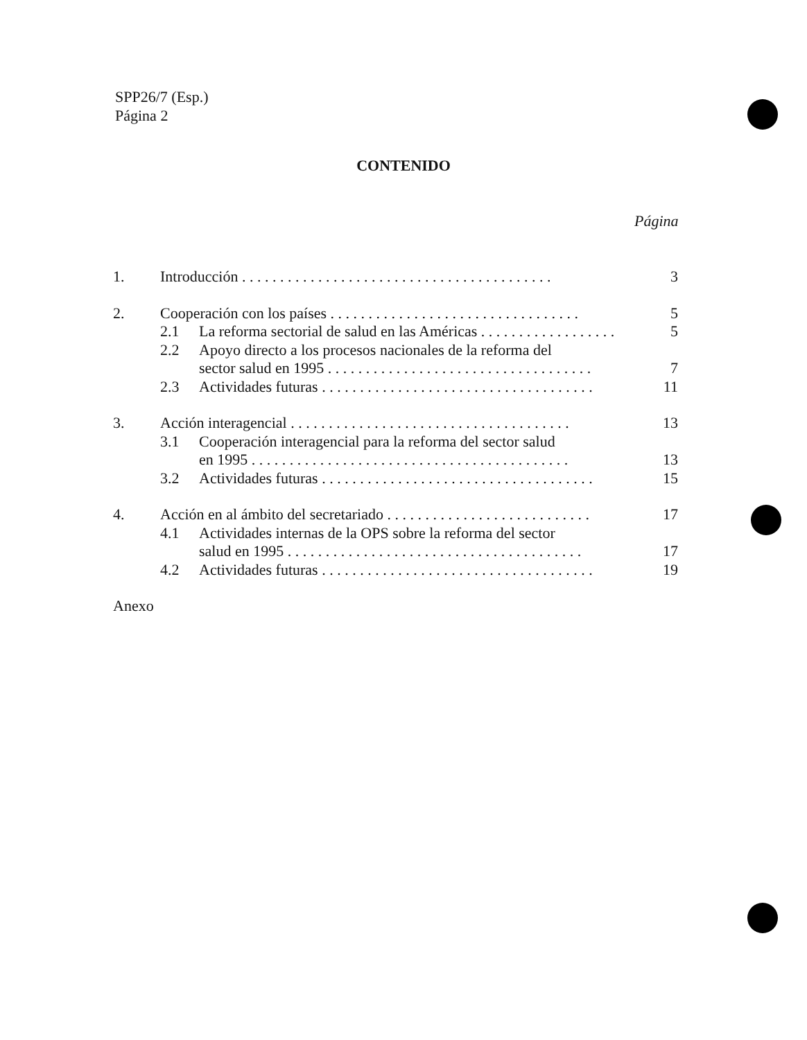SPP26/7 (Esp.)
Página 2
CONTENIDO
Página
1. Introducción . . . . . . . . . . . . . . . . . . . . . . . . . . . . . . . . . . . . . . . . . 3
2. Cooperación con los países . . . . . . . . . . . . . . . . . . . . . . . . . . . . . . . . . 5
2.1 La reforma sectorial de salud en las Américas . . . . . . . . . . . . . . . . . . 5
2.2 Apoyo directo a los procesos nacionales de la reforma del
sector salud en 1995 . . . . . . . . . . . . . . . . . . . . . . . . . . . . . . . . . . . 7
2.3 Actividades futuras . . . . . . . . . . . . . . . . . . . . . . . . . . . . . . . . . . . . 11
3. Acción interagencial . . . . . . . . . . . . . . . . . . . . . . . . . . . . . . . . . . . . . 13
3.1 Cooperación interagencial para la reforma del sector salud
en 1995 . . . . . . . . . . . . . . . . . . . . . . . . . . . . . . . . . . . . . . . . . . 13
3.2 Actividades futuras . . . . . . . . . . . . . . . . . . . . . . . . . . . . . . . . . . . . 15
4. Acción en al ámbito del secretariado . . . . . . . . . . . . . . . . . . . . . . . . . . . 17
4.1 Actividades internas de la OPS sobre la reforma del sector
salud en 1995 . . . . . . . . . . . . . . . . . . . . . . . . . . . . . . . . . . . . . . . 17
4.2 Actividades futuras . . . . . . . . . . . . . . . . . . . . . . . . . . . . . . . . . . . . 19
Anexo